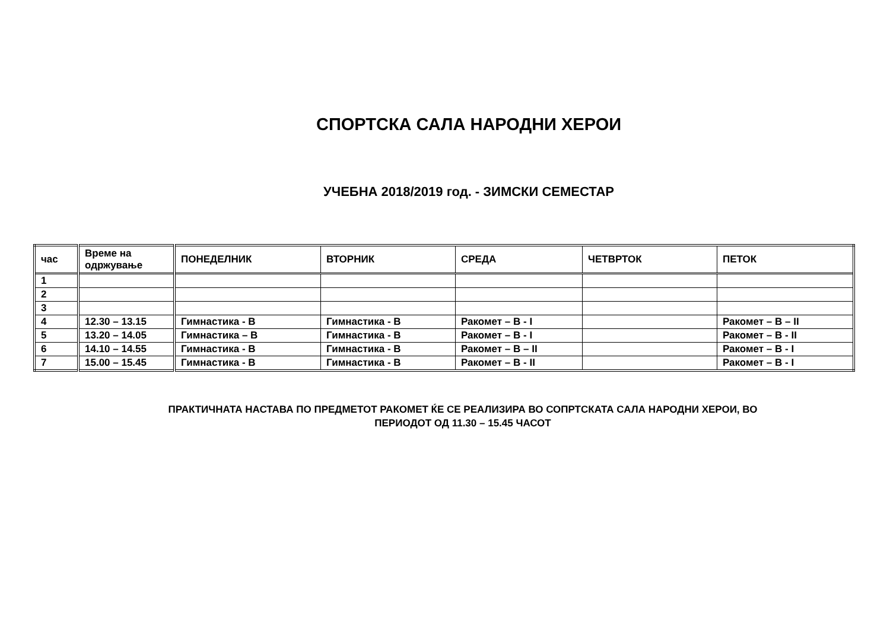СПОРТСКА САЛА НАРОДНИ ХЕРОИ
УЧЕБНА 2018/2019 год. - ЗИМСКИ СЕМЕСТАР
| час | Време на одржување | ПОНЕДЕЛНИК | ВТОРНИК | СРЕДА | ЧЕТВРТОК | ПЕТОК |
| --- | --- | --- | --- | --- | --- | --- |
| 1 | | | | | | |
| 2 | | | | | | |
| 3 | | | | | | |
| 4 | 12.30 – 13.15 | Гимнастика - В | Гимнастика - В | Ракомет – В - I | | Ракомет – В – II |
| 5 | 13.20 – 14.05 | Гимнастика – В | Гимнастика - В | Ракомет – В - I | | Ракомет – В - II |
| 6 | 14.10 – 14.55 | Гимнастика - В | Гимнастика - В | Ракомет – В – II | | Ракомет – В - I |
| 7 | 15.00 – 15.45 | Гимнастика - В | Гимнастика - В | Ракомет – В - II | | Ракомет – В - I |
ПРАКТИЧНАТА НАСТАВА ПО ПРЕДМЕТОТ РАКОМЕТ ЌЕ СЕ РЕАЛИЗИРА ВО СОПРТСКАТА САЛА НАРОДНИ ХЕРОИ, ВО
ПЕРИОДОТ ОД 11.30 – 15.45 ЧАСОТ